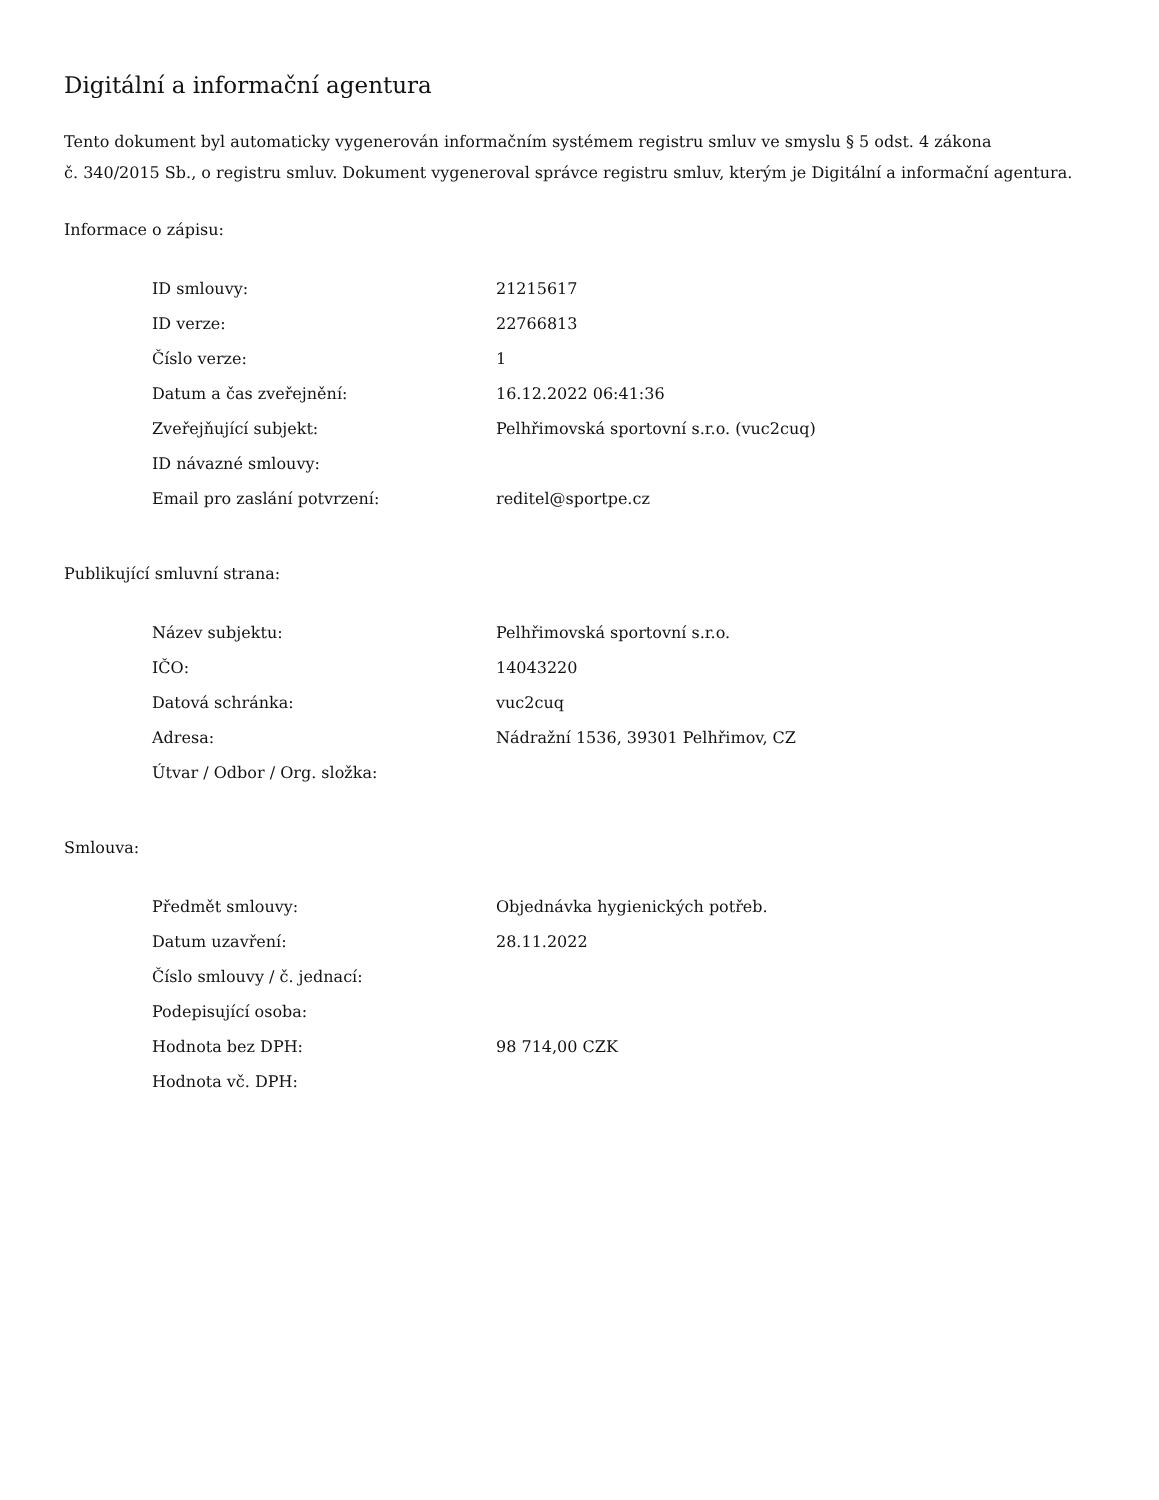Digitální a informační agentura
Tento dokument byl automaticky vygenerován informačním systémem registru smluv ve smyslu § 5 odst. 4 zákona
č. 340/2015 Sb., o registru smluv. Dokument vygeneroval správce registru smluv, kterým je Digitální a informační agentura.
Informace o zápisu:
| ID smlouvy: | 21215617 |
| ID verze: | 22766813 |
| Číslo verze: | 1 |
| Datum a čas zveřejnění: | 16.12.2022 06:41:36 |
| Zveřejňující subjekt: | Pelhřimovská sportovní s.r.o. (vuc2cuq) |
| ID návazné smlouvy: | |
| Email pro zaslání potvrzení: | reditel@sportpe.cz |
Publikující smluvní strana:
| Název subjektu: | Pelhřimovská sportovní s.r.o. |
| IČO: | 14043220 |
| Datová schránka: | vuc2cuq |
| Adresa: | Nádražní 1536, 39301 Pelhřimov, CZ |
| Útvar / Odbor / Org. složka: | |
Smlouva:
| Předmět smlouvy: | Objednávka hygienických potřeb. |
| Datum uzavření: | 28.11.2022 |
| Číslo smlouvy / č. jednací: | |
| Podepisující osoba: | |
| Hodnota bez DPH: | 98 714,00 CZK |
| Hodnota vč. DPH: | |